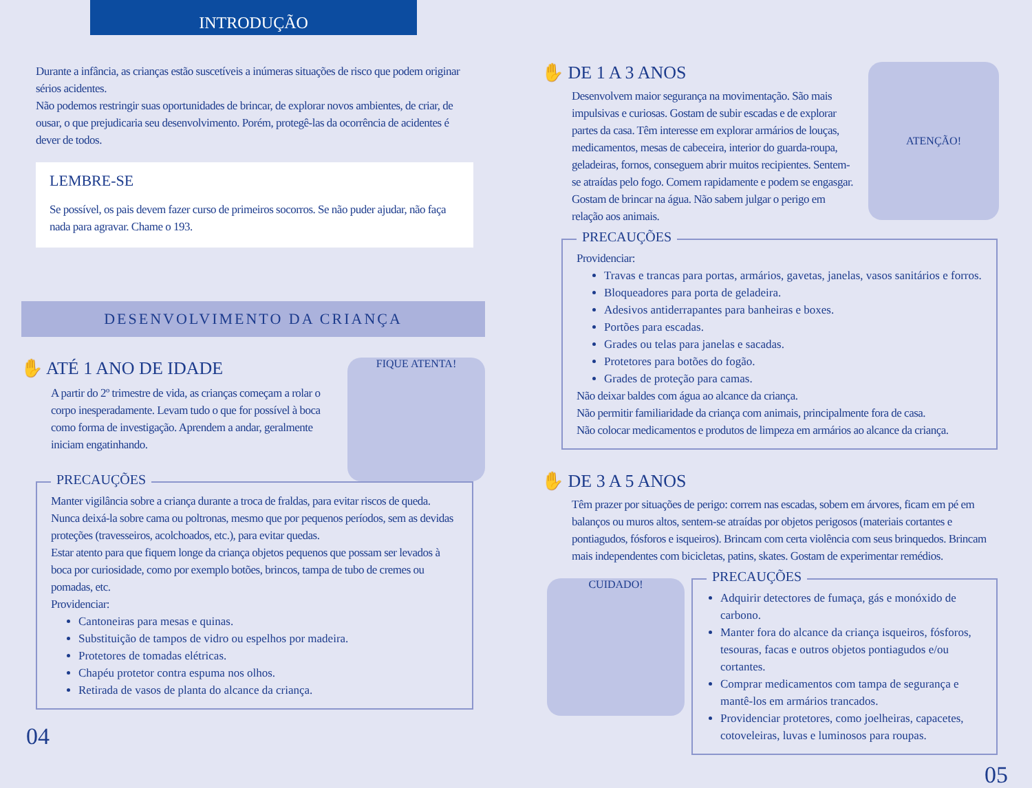INTRODUÇÃO
Durante a infância, as crianças estão suscetíveis a inúmeras situações de risco que podem originar sérios acidentes.
Não podemos restringir suas oportunidades de brincar, de explorar novos ambientes, de criar, de ousar, o que prejudicaria seu desenvolvimento. Porém, protegê-las da ocorrência de acidentes é dever de todos.
LEMBRE-SE
Se possível, os pais devem fazer curso de primeiros socorros. Se não puder ajudar, não faça nada para agravar. Chame o 193.
DESENVOLVIMENTO DA CRIANÇA
✋ ATÉ 1 ANO DE IDADE
A partir do 2º trimestre de vida, as crianças começam a rolar o corpo inesperadamente. Levam tudo o que for possível à boca como forma de investigação. Aprendem a andar, geralmente iniciam engatinhando.
FIQUE ATENTA!
PRECAUÇÕES
Manter vigilância sobre a criança durante a troca de fraldas, para evitar riscos de queda. Nunca deixá-la sobre cama ou poltronas, mesmo que por pequenos períodos, sem as devidas proteções (travesseiros, acolchoados, etc.), para evitar quedas.
Estar atento para que fiquem longe da criança objetos pequenos que possam ser levados à boca por curiosidade, como por exemplo botões, brincos, tampa de tubo de cremes ou pomadas, etc.
Providenciar:
Cantoneiras para mesas e quinas.
Substituição de tampos de vidro ou espelhos por madeira.
Protetores de tomadas elétricas.
Chapéu protetor contra espuma nos olhos.
Retirada de vasos de planta do alcance da criança.
04
✋ DE 1 A 3 ANOS
Desenvolvem maior segurança na movimentação. São mais impulsivas e curiosas. Gostam de subir escadas e de explorar partes da casa. Têm interesse em explorar armários de louças, medicamentos, mesas de cabeceira, interior do guarda-roupa, geladeiras, fornos, conseguem abrir muitos recipientes. Sentem-se atraídas pelo fogo. Comem rapidamente e podem se engasgar. Gostam de brincar na água. Não sabem julgar o perigo em relação aos animais.
ATENÇÃO!
PRECAUÇÕES
Providenciar:
Travas e trancas para portas, armários, gavetas, janelas, vasos sanitários e forros.
Bloqueadores para porta de geladeira.
Adesivos antiderrapantes para banheiras e boxes.
Portões para escadas.
Grades ou telas para janelas e sacadas.
Protetores para botões do fogão.
Grades de proteção para camas.
Não deixar baldes com água ao alcance da criança.
Não permitir familiaridade da criança com animais, principalmente fora de casa.
Não colocar medicamentos e produtos de limpeza em armários ao alcance da criança.
✋ DE 3 A 5 ANOS
Têm prazer por situações de perigo: correm nas escadas, sobem em árvores, ficam em pé em balanços ou muros altos, sentem-se atraídas por objetos perigosos (materiais cortantes e pontiagudos, fósforos e isqueiros). Brincam com certa violência com seus brinquedos. Brincam mais independentes com bicicletas, patins, skates. Gostam de experimentar remédios.
CUIDADO!
PRECAUÇÕES
Adquirir detectores de fumaça, gás e monóxido de carbono.
Manter fora do alcance da criança isqueiros, fósforos, tesouras, facas e outros objetos pontiagudos e/ou cortantes.
Comprar medicamentos com tampa de segurança e mantê-los em armários trancados.
Providenciar protetores, como joelheiras, capacetes, cotoveleiras, luvas e luminosos para roupas.
05